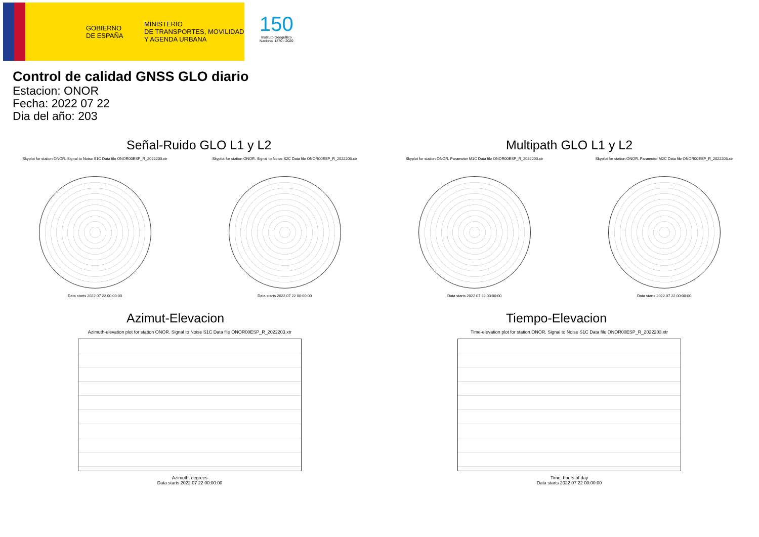GOBIERNO
DE ESPAÑA
MINISTERIO
DE TRANSPORTES, MOVILIDAD
Y AGENDA URBANA
150
Instituto Geográfico
Nacional 1870 - 2020
Control de calidad GNSS GLO diario
Estacion: ONOR
Fecha: 2022 07 22
Dia del año: 203
Señal-Ruido GLO L1 y L2
Skyplot for station ONOR. Signal to Noise S1C Data file ONOR00ESP_R_2022203.xtr
Data starts 2022 07 22 00:00:00
Skyplot for station ONOR. Signal to Noise S2C Data file ONOR00ESP_R_2022203.xtr
Data starts 2022 07 22 00:00:00
Multipath GLO L1 y L2
Skyplot for station ONOR. Parameter M1C Data file ONOR00ESP_R_2022203.xtr
Data starts 2022 07 22 00:00:00
Skyplot for station ONOR. Parameter M2C Data file ONOR00ESP_R_2022203.xtr
Data starts 2022 07 22 00:00:00
Azimut-Elevacion
Azimuth-elevation plot for station ONOR. Signal to Noise S1C Data file ONOR00ESP_R_2022203.xtr
Azimuth, degrees
Data starts 2022 07 22 00:00:00
Tiempo-Elevacion
Time-elevation plot for station ONOR. Signal to Noise S1C Data file ONOR00ESP_R_2022203.xtr
Time, hours of day
Data starts 2022 07 22 00:00:00